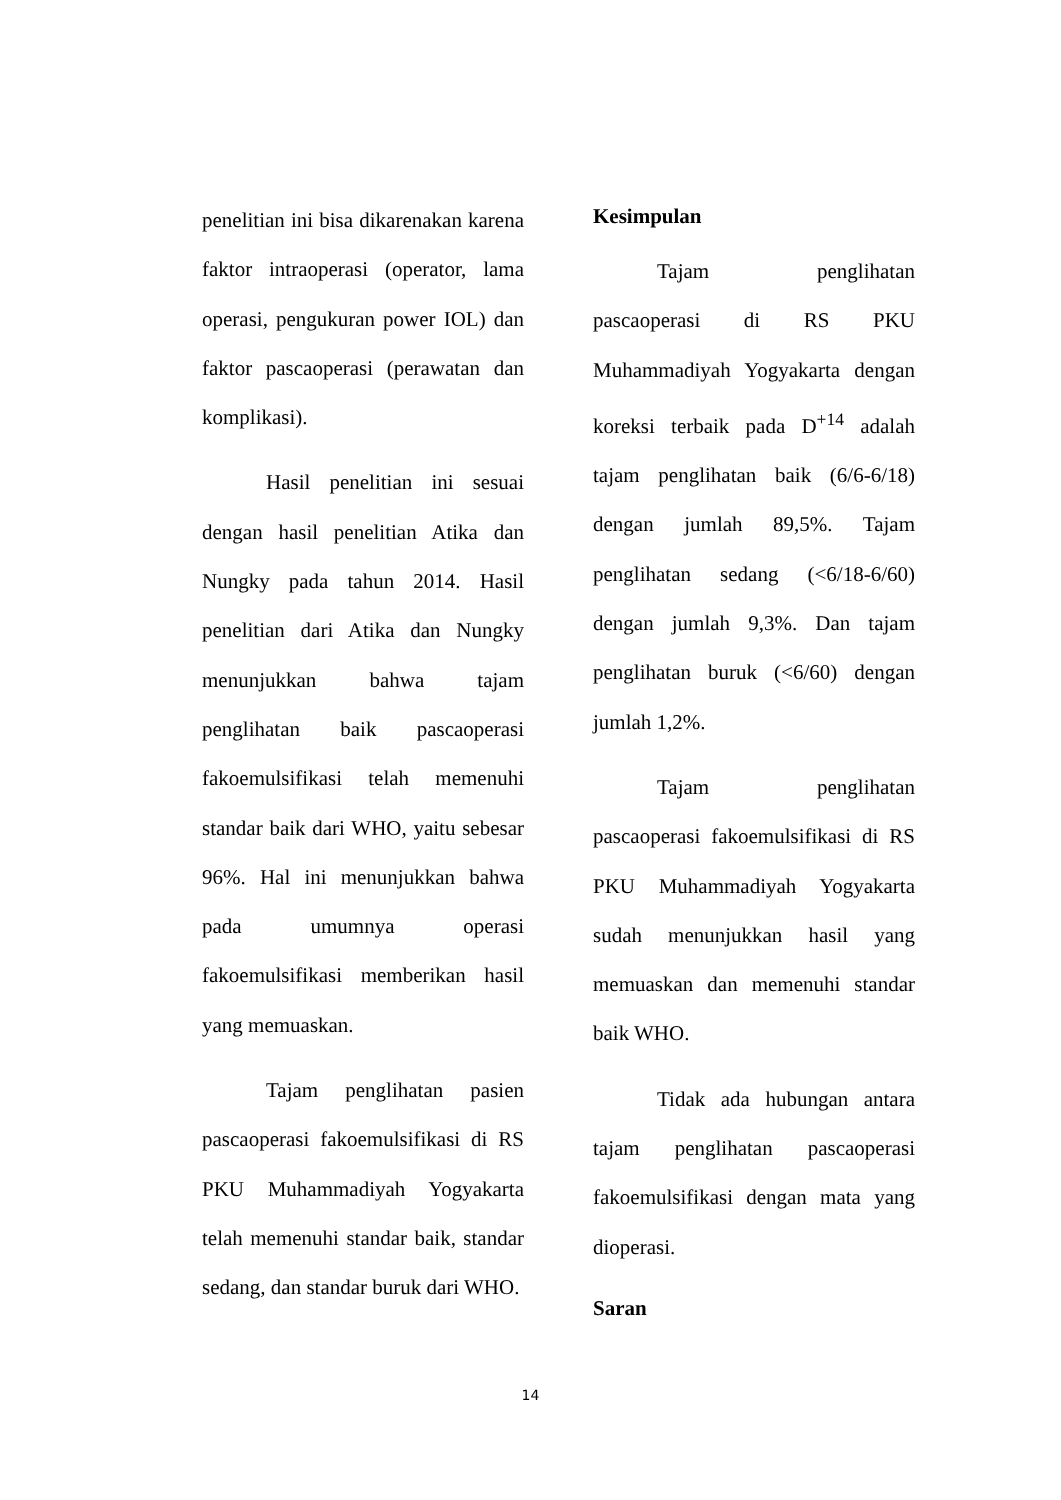penelitian ini bisa dikarenakan karena faktor intraoperasi (operator, lama operasi, pengukuran power IOL) dan faktor pascaoperasi (perawatan dan komplikasi).
Hasil penelitian ini sesuai dengan hasil penelitian Atika dan Nungky pada tahun 2014. Hasil penelitian dari Atika dan Nungky menunjukkan bahwa tajam penglihatan baik pascaoperasi fakoemulsifikasi telah memenuhi standar baik dari WHO, yaitu sebesar 96%. Hal ini menunjukkan bahwa pada umumnya operasi fakoemulsifikasi memberikan hasil yang memuaskan.
Tajam penglihatan pasien pascaoperasi fakoemulsifikasi di RS PKU Muhammadiyah Yogyakarta telah memenuhi standar baik, standar sedang, dan standar buruk dari WHO.
Kesimpulan
Tajam penglihatan pascaoperasi di RS PKU Muhammadiyah Yogyakarta dengan koreksi terbaik pada D<sup>+14</sup> adalah tajam penglihatan baik (6/6-6/18) dengan jumlah 89,5%. Tajam penglihatan sedang (<6/18-6/60) dengan jumlah 9,3%. Dan tajam penglihatan buruk (<6/60) dengan jumlah 1,2%.
Tajam penglihatan pascaoperasi fakoemulsifikasi di RS PKU Muhammadiyah Yogyakarta sudah menunjukkan hasil yang memuaskan dan memenuhi standar baik WHO.
Tidak ada hubungan antara tajam penglihatan pascaoperasi fakoemulsifikasi dengan mata yang dioperasi.
Saran
14